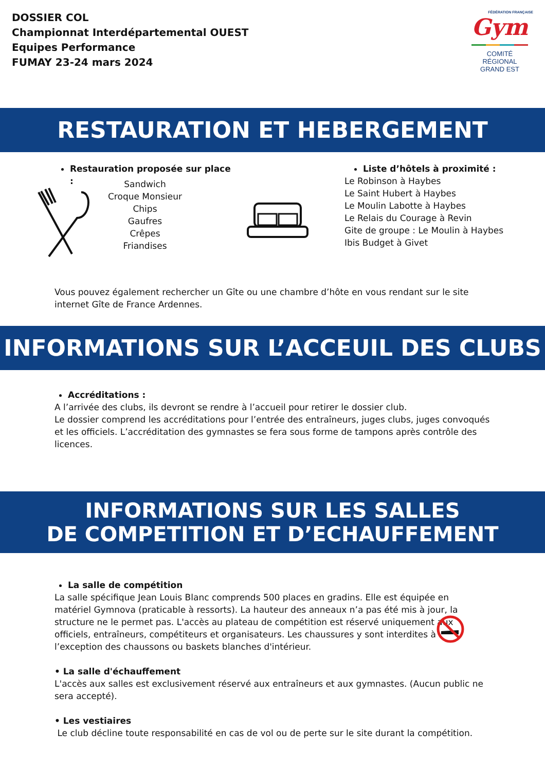DOSSIER COL
Championnat Interdépartemental OUEST
Equipes Performance
FUMAY 23-24 mars 2024
FÉDÉRATION FRANÇAISE
Gym
COMITÉ
RÉGIONAL
GRAND EST
RESTAURATION ET HEBERGEMENT
Restauration proposée sur place :
Sandwich
Croque Monsieur
Chips
Gaufres
Crêpes
Friandises
Liste d’hôtels à proximité :
Le Robinson à Haybes
Le Saint Hubert à Haybes
Le Moulin Labotte à Haybes
Le Relais du Courage à Revin
Gite de groupe : Le Moulin à Haybes
Ibis Budget à Givet
Vous pouvez également rechercher un Gîte ou une chambre d’hôte en vous rendant sur le site internet Gîte de France Ardennes.
INFORMATIONS SUR L’ACCEUIL DES CLUBS
Accréditations :
A l’arrivée des clubs, ils devront se rendre à l’accueil pour retirer le dossier club.
Le dossier comprend les accréditations pour l’entrée des entraîneurs, juges clubs, juges convoqués et les officiels. L’accréditation des gymnastes se fera sous forme de tampons après contrôle des licences.
INFORMATIONS SUR LES SALLES
DE COMPETITION ET D’ECHAUFFEMENT
La salle de compétition
La salle spécifique Jean Louis Blanc comprends 500 places en gradins. Elle est équipée en matériel Gymnova (praticable à ressorts). La hauteur des anneaux n’a pas été mis à jour, la structure ne le permet pas. L'accès au plateau de compétition est réservé uniquement aux officiels, entraîneurs, compétiteurs et organisateurs. Les chaussures y sont interdites à l’exception des chaussons ou baskets blanches d'intérieur.
• La salle d'échauffement
L'accès aux salles est exclusivement réservé aux entraîneurs et aux gymnastes. (Aucun public ne sera accepté).
• Les vestiaires
Le club décline toute responsabilité en cas de vol ou de perte sur le site durant la compétition.